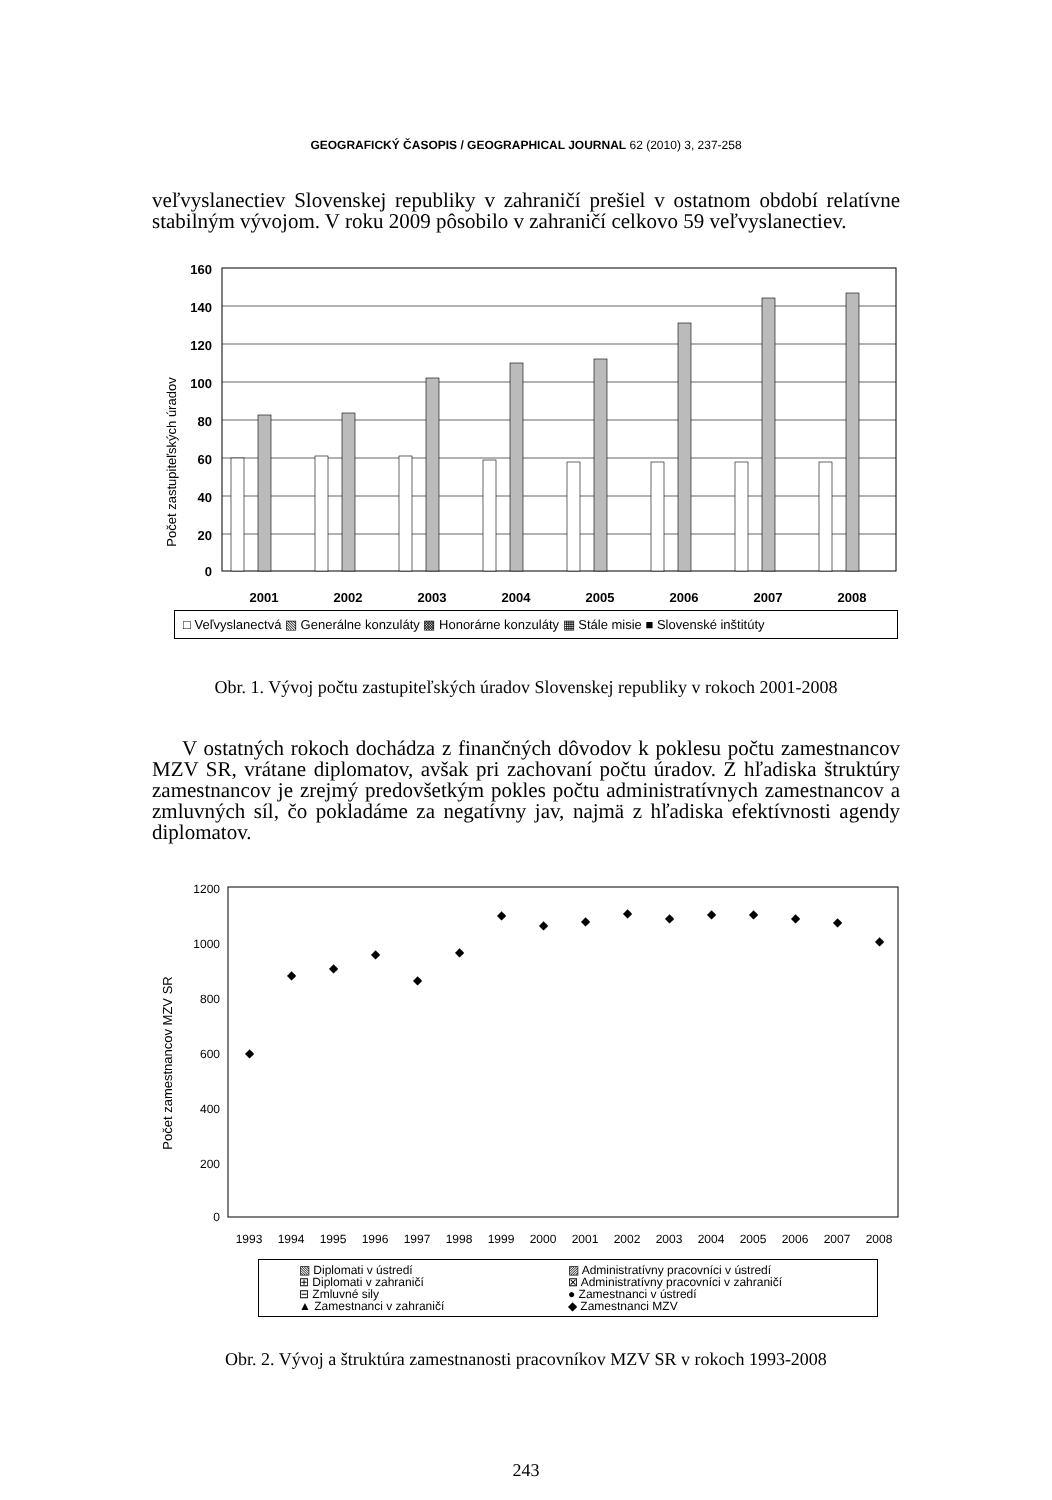GEOGRAFICKÝ ČASOPIS / GEOGRAPHICAL JOURNAL 62 (2010) 3, 237-258
veľvyslanectiev Slovenskej republiky v zahraničí prešiel v ostatnom období relatívne stabilným vývojom. V roku 2009 pôsobilo v zahraničí celkovo 59 veľvyslanectiev.
Počet zastupiteľských úradov
160
140
120
100
80
60
40
20
0
2001
2002
2003
2004
2005
2006
2007
2008
□ Veľvyslanectvá ▧ Generálne konzuláty ▩ Honorárne konzuláty ▦ Stále misie ■ Slovenské inštitúty
Obr. 1. Vývoj počtu zastupiteľských úradov Slovenskej republiky v rokoch 2001-2008
V ostatných rokoch dochádza z finančných dôvodov k poklesu počtu zamestnancov MZV SR, vrátane diplomatov, avšak pri zachovaní počtu úradov. Z hľadiska štruktúry zamestnancov je zrejmý predovšetkým pokles počtu administratívnych zamestnancov a zmluvných síl, čo pokladáme za negatívny jav, najmä z hľadiska efektívnosti agendy diplomatov.
Počet zamestnancov MZV SR
1200
1000
800
600
400
200
0
1993
1994
1995
1996
1997
1998
1999
2000
2001
2002
2003
2004
2005
2006
2007
2008
◆
◆
◆
◆
◆
◆
◆
◆
◆
◆
◆
◆
◆
◆
◆
◆
▧ Diplomati v ústredí ▨ Administratívny pracovníci v ústredí ⊞ Diplomati v zahraničí ⊠ Administratívny pracovníci v zahraničí ⊟ Zmluvné sily ● Zamestnanci v ústredí ▲ Zamestnanci v zahraničí ◆ Zamestnanci MZV
Obr. 2. Vývoj a štruktúra zamestnanosti pracovníkov MZV SR v rokoch 1993-2008
243